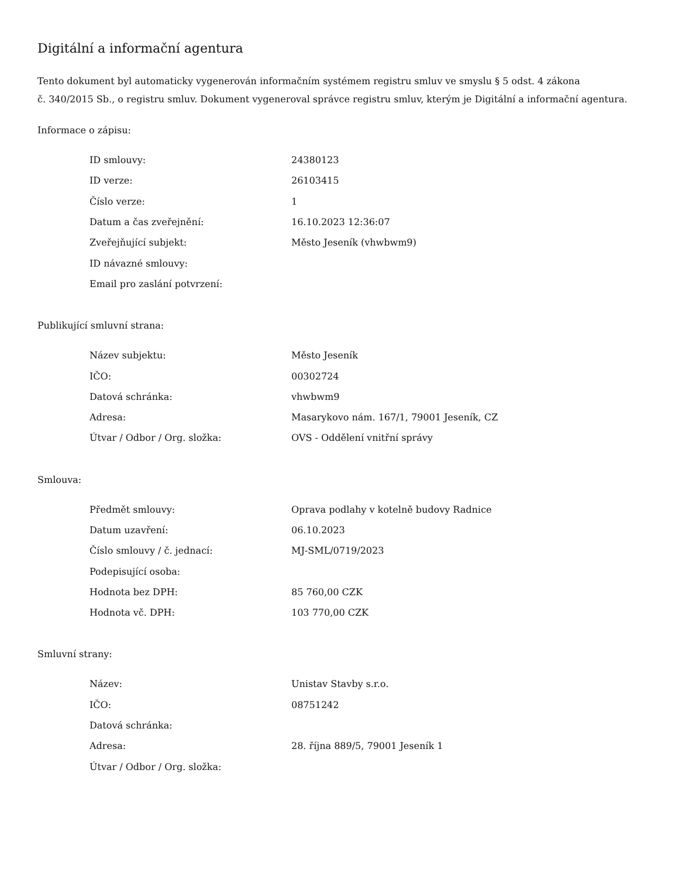Digitální a informační agentura
Tento dokument byl automaticky vygenerován informačním systémem registru smluv ve smyslu § 5 odst. 4 zákona
č. 340/2015 Sb., o registru smluv. Dokument vygeneroval správce registru smluv, kterým je Digitální a informační agentura.
Informace o zápisu:
| ID smlouvy: | 24380123 |
| ID verze: | 26103415 |
| Číslo verze: | 1 |
| Datum a čas zveřejnění: | 16.10.2023 12:36:07 |
| Zveřejňující subjekt: | Město Jeseník (vhwbwm9) |
| ID návazné smlouvy: | |
| Email pro zaslání potvrzení: | |
Publikující smluvní strana:
| Název subjektu: | Město Jeseník |
| IČO: | 00302724 |
| Datová schránka: | vhwbwm9 |
| Adresa: | Masarykovo nám. 167/1, 79001 Jeseník, CZ |
| Útvar / Odbor / Org. složka: | OVS - Oddělení vnitřní správy |
Smlouva:
| Předmět smlouvy: | Oprava podlahy v kotelně budovy Radnice |
| Datum uzavření: | 06.10.2023 |
| Číslo smlouvy / č. jednací: | MJ-SML/0719/2023 |
| Podepisující osoba: | |
| Hodnota bez DPH: | 85 760,00 CZK |
| Hodnota vč. DPH: | 103 770,00 CZK |
Smluvní strany:
| Název: | Unistav Stavby s.r.o. |
| IČO: | 08751242 |
| Datová schránka: | |
| Adresa: | 28. října 889/5, 79001 Jeseník 1 |
| Útvar / Odbor / Org. složka: | |